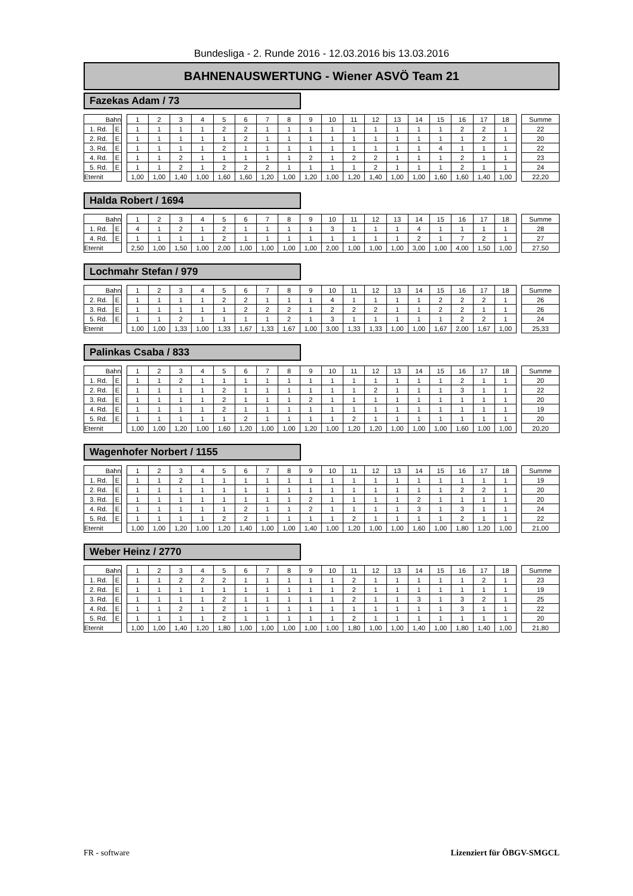Bundesliga - 2. Runde 2016 - 12.03.2016 bis 13.03.2016
BAHNENAUSWERTUNG - Wiener ASVÖ Team 21
Fazekas Adam / 73
| Bahn | | | 1 | 2 | 3 | 4 | 5 | 6 | 7 | 8 | 9 | 10 | 11 | 12 | 13 | 14 | 15 | 16 | 17 | 18 | | Summe |
| 1. Rd. | E | | 1 | 1 | 1 | 1 | 2 | 2 | 1 | 1 | 1 | 1 | 1 | 1 | 1 | 1 | 1 | 2 | 2 | 1 | | 22 |
| 2. Rd. | E | | 1 | 1 | 1 | 1 | 1 | 2 | 1 | 1 | 1 | 1 | 1 | 1 | 1 | 1 | 1 | 1 | 2 | 1 | | 20 |
| 3. Rd. | E | | 1 | 1 | 1 | 1 | 2 | 1 | 1 | 1 | 1 | 1 | 1 | 1 | 1 | 1 | 4 | 1 | 1 | 1 | | 22 |
| 4. Rd. | E | | 1 | 1 | 2 | 1 | 1 | 1 | 1 | 1 | 2 | 1 | 2 | 2 | 1 | 1 | 1 | 2 | 1 | 1 | | 23 |
| 5. Rd. | E | | 1 | 1 | 2 | 1 | 2 | 2 | 2 | 1 | 1 | 1 | 1 | 2 | 1 | 1 | 1 | 2 | 1 | 1 | | 24 |
| Eternit | | | 1,00 | 1,00 | 1,40 | 1,00 | 1,60 | 1,60 | 1,20 | 1,00 | 1,20 | 1,00 | 1,20 | 1,40 | 1,00 | 1,00 | 1,60 | 1,60 | 1,40 | 1,00 | | 22,20 |
Halda Robert / 1694
| Bahn | | | 1 | 2 | 3 | 4 | 5 | 6 | 7 | 8 | 9 | 10 | 11 | 12 | 13 | 14 | 15 | 16 | 17 | 18 | | Summe |
| 1. Rd. | E | | 4 | 1 | 2 | 1 | 2 | 1 | 1 | 1 | 1 | 3 | 1 | 1 | 1 | 4 | 1 | 1 | 1 | 1 | | 28 |
| 4. Rd. | E | | 1 | 1 | 1 | 1 | 2 | 1 | 1 | 1 | 1 | 1 | 1 | 1 | 1 | 2 | 1 | 7 | 2 | 1 | | 27 |
| Eternit | | | 2,50 | 1,00 | 1,50 | 1,00 | 2,00 | 1,00 | 1,00 | 1,00 | 1,00 | 2,00 | 1,00 | 1,00 | 1,00 | 3,00 | 1,00 | 4,00 | 1,50 | 1,00 | | 27,50 |
Lochmahr Stefan / 979
| Bahn | | | 1 | 2 | 3 | 4 | 5 | 6 | 7 | 8 | 9 | 10 | 11 | 12 | 13 | 14 | 15 | 16 | 17 | 18 | | Summe |
| 2. Rd. | E | | 1 | 1 | 1 | 1 | 2 | 2 | 1 | 1 | 1 | 4 | 1 | 1 | 1 | 1 | 2 | 2 | 2 | 1 | | 26 |
| 3. Rd. | E | | 1 | 1 | 1 | 1 | 1 | 2 | 2 | 2 | 1 | 2 | 2 | 2 | 1 | 1 | 2 | 2 | 1 | 1 | | 26 |
| 5. Rd. | E | | 1 | 1 | 2 | 1 | 1 | 1 | 1 | 2 | 1 | 3 | 1 | 1 | 1 | 1 | 1 | 2 | 2 | 1 | | 24 |
| Eternit | | | 1,00 | 1,00 | 1,33 | 1,00 | 1,33 | 1,67 | 1,33 | 1,67 | 1,00 | 3,00 | 1,33 | 1,33 | 1,00 | 1,00 | 1,67 | 2,00 | 1,67 | 1,00 | | 25,33 |
Palinkas Csaba / 833
| Bahn | | | 1 | 2 | 3 | 4 | 5 | 6 | 7 | 8 | 9 | 10 | 11 | 12 | 13 | 14 | 15 | 16 | 17 | 18 | | Summe |
| 1. Rd. | E | | 1 | 1 | 2 | 1 | 1 | 1 | 1 | 1 | 1 | 1 | 1 | 1 | 1 | 1 | 1 | 2 | 1 | 1 | | 20 |
| 2. Rd. | E | | 1 | 1 | 1 | 1 | 2 | 1 | 1 | 1 | 1 | 1 | 1 | 2 | 1 | 1 | 1 | 3 | 1 | 1 | | 22 |
| 3. Rd. | E | | 1 | 1 | 1 | 1 | 2 | 1 | 1 | 1 | 2 | 1 | 1 | 1 | 1 | 1 | 1 | 1 | 1 | 1 | | 20 |
| 4. Rd. | E | | 1 | 1 | 1 | 1 | 2 | 1 | 1 | 1 | 1 | 1 | 1 | 1 | 1 | 1 | 1 | 1 | 1 | 1 | | 19 |
| 5. Rd. | E | | 1 | 1 | 1 | 1 | 1 | 2 | 1 | 1 | 1 | 1 | 2 | 1 | 1 | 1 | 1 | 1 | 1 | 1 | | 20 |
| Eternit | | | 1,00 | 1,00 | 1,20 | 1,00 | 1,60 | 1,20 | 1,00 | 1,00 | 1,20 | 1,00 | 1,20 | 1,20 | 1,00 | 1,00 | 1,00 | 1,60 | 1,00 | 1,00 | | 20,20 |
Wagenhofer Norbert / 1155
| Bahn | | | 1 | 2 | 3 | 4 | 5 | 6 | 7 | 8 | 9 | 10 | 11 | 12 | 13 | 14 | 15 | 16 | 17 | 18 | | Summe |
| 1. Rd. | E | | 1 | 1 | 2 | 1 | 1 | 1 | 1 | 1 | 1 | 1 | 1 | 1 | 1 | 1 | 1 | 1 | 1 | 1 | | 19 |
| 2. Rd. | E | | 1 | 1 | 1 | 1 | 1 | 1 | 1 | 1 | 1 | 1 | 1 | 1 | 1 | 1 | 1 | 2 | 2 | 1 | | 20 |
| 3. Rd. | E | | 1 | 1 | 1 | 1 | 1 | 1 | 1 | 1 | 2 | 1 | 1 | 1 | 1 | 2 | 1 | 1 | 1 | 1 | | 20 |
| 4. Rd. | E | | 1 | 1 | 1 | 1 | 1 | 2 | 1 | 1 | 2 | 1 | 1 | 1 | 1 | 3 | 1 | 3 | 1 | 1 | | 24 |
| 5. Rd. | E | | 1 | 1 | 1 | 1 | 2 | 2 | 1 | 1 | 1 | 1 | 2 | 1 | 1 | 1 | 1 | 2 | 1 | 1 | | 22 |
| Eternit | | | 1,00 | 1,00 | 1,20 | 1,00 | 1,20 | 1,40 | 1,00 | 1,00 | 1,40 | 1,00 | 1,20 | 1,00 | 1,00 | 1,60 | 1,00 | 1,80 | 1,20 | 1,00 | | 21,00 |
Weber Heinz / 2770
| Bahn | | | 1 | 2 | 3 | 4 | 5 | 6 | 7 | 8 | 9 | 10 | 11 | 12 | 13 | 14 | 15 | 16 | 17 | 18 | | Summe |
| 1. Rd. | E | | 1 | 1 | 2 | 2 | 2 | 1 | 1 | 1 | 1 | 1 | 2 | 1 | 1 | 1 | 1 | 1 | 2 | 1 | | 23 |
| 2. Rd. | E | | 1 | 1 | 1 | 1 | 1 | 1 | 1 | 1 | 1 | 1 | 2 | 1 | 1 | 1 | 1 | 1 | 1 | 1 | | 19 |
| 3. Rd. | E | | 1 | 1 | 1 | 1 | 2 | 1 | 1 | 1 | 1 | 1 | 2 | 1 | 1 | 3 | 1 | 3 | 2 | 1 | | 25 |
| 4. Rd. | E | | 1 | 1 | 2 | 1 | 2 | 1 | 1 | 1 | 1 | 1 | 1 | 1 | 1 | 1 | 1 | 3 | 1 | 1 | | 22 |
| 5. Rd. | E | | 1 | 1 | 1 | 1 | 2 | 1 | 1 | 1 | 1 | 1 | 2 | 1 | 1 | 1 | 1 | 1 | 1 | 1 | | 20 |
| Eternit | | | 1,00 | 1,00 | 1,40 | 1,20 | 1,80 | 1,00 | 1,00 | 1,00 | 1,00 | 1,00 | 1,80 | 1,00 | 1,00 | 1,40 | 1,00 | 1,80 | 1,40 | 1,00 | | 21,80 |
FR - software Lizenziert für ÖBGV-SMGCL